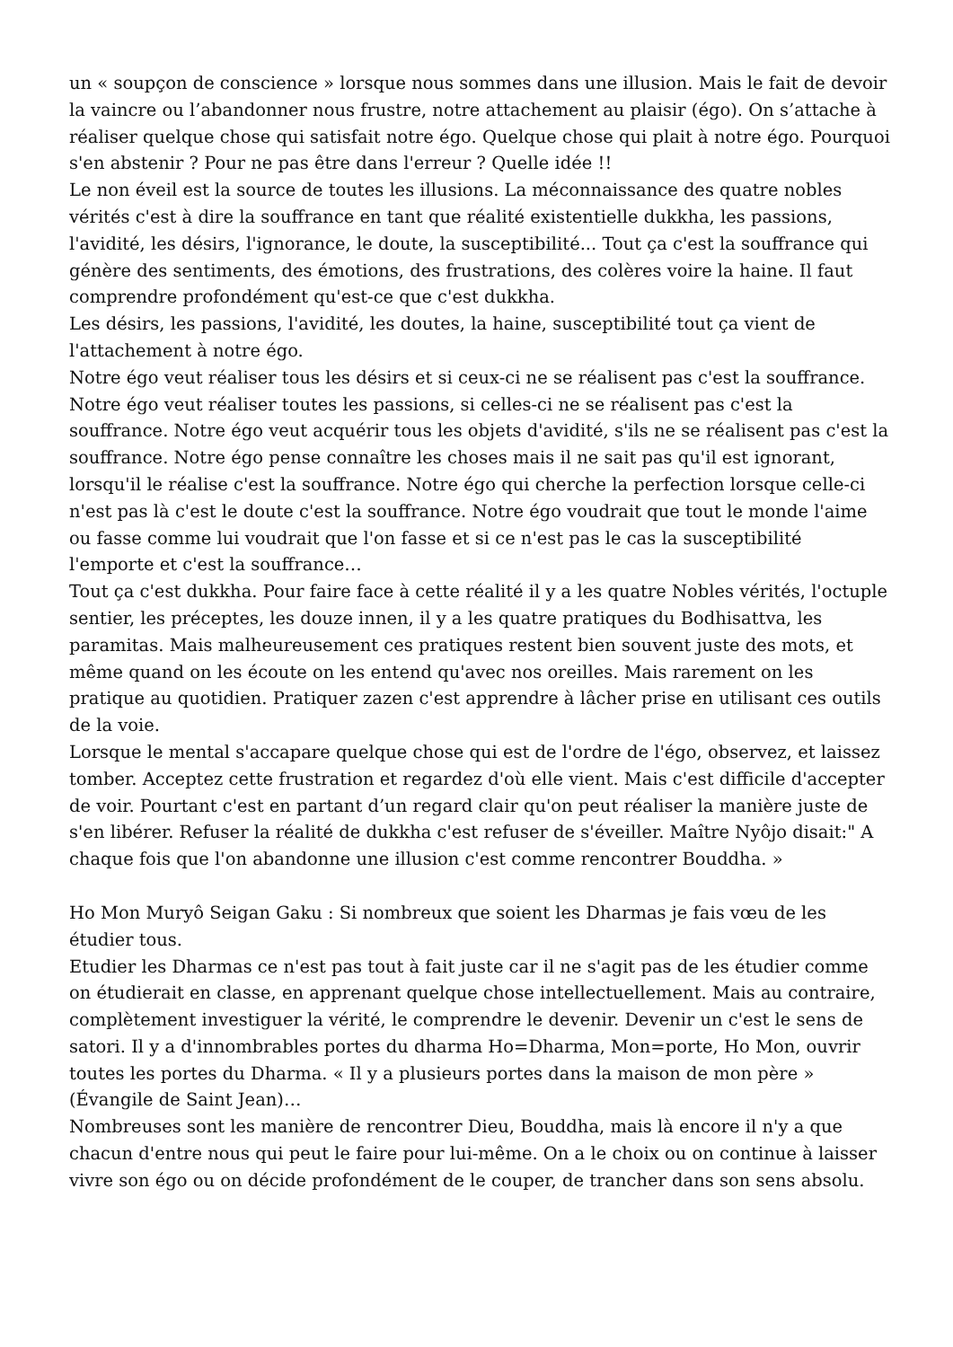un « soupçon de conscience » lorsque nous sommes dans une illusion. Mais le fait de devoir la vaincre ou l’abandonner nous frustre, notre attachement au plaisir (égo). On s’attache à réaliser quelque chose qui satisfait notre égo. Quelque chose qui plait à notre égo. Pourquoi s'en abstenir ? Pour ne pas être dans l'erreur ? Quelle idée !!
Le non éveil est la source de toutes les illusions. La méconnaissance des quatre nobles vérités c'est à dire la souffrance en tant que réalité existentielle dukkha, les passions, l'avidité, les désirs, l'ignorance, le doute, la susceptibilité... Tout ça c'est la souffrance qui génère des sentiments, des émotions, des frustrations, des colères voire la haine. Il faut comprendre profondément qu'est-ce que c'est dukkha.
Les désirs, les passions, l'avidité, les doutes, la haine, susceptibilité tout ça vient de l'attachement à notre égo.
Notre égo veut réaliser tous les désirs et si ceux-ci ne se réalisent pas c'est la souffrance. Notre égo veut réaliser toutes les passions, si celles-ci ne se réalisent pas c'est la souffrance. Notre égo veut acquérir tous les objets d'avidité, s'ils ne se réalisent pas c'est la souffrance. Notre égo pense connaître les choses mais il ne sait pas qu'il est ignorant, lorsqu'il le réalise c'est la souffrance. Notre égo qui cherche la perfection lorsque celle-ci n'est pas là c'est le doute c'est la souffrance. Notre égo voudrait que tout le monde l'aime ou fasse comme lui voudrait que l'on fasse et si ce n'est pas le cas la susceptibilité l'emporte et c'est la souffrance…
Tout ça c'est dukkha. Pour faire face à cette réalité il y a les quatre Nobles vérités, l'octuple sentier, les préceptes, les douze innen, il y a les quatre pratiques du Bodhisattva, les paramitas. Mais malheureusement ces pratiques restent bien souvent juste des mots, et même quand on les écoute on les entend qu'avec nos oreilles. Mais rarement on les pratique au quotidien. Pratiquer zazen c'est apprendre à lâcher prise en utilisant ces outils de la voie.
Lorsque le mental s'accapare quelque chose qui est de l'ordre de l'égo, observez, et laissez tomber. Acceptez cette frustration et regardez d'où elle vient. Mais c'est difficile d'accepter de voir. Pourtant c'est en partant d’un regard clair qu'on peut réaliser la manière juste de s'en libérer. Refuser la réalité de dukkha c'est refuser de s'éveiller. Maître Nyôjo disait:" A chaque fois que l'on abandonne une illusion c'est comme rencontrer Bouddha. »
Ho Mon Muryô Seigan Gaku : Si nombreux que soient les Dharmas je fais vœu de les étudier tous.
Etudier les Dharmas ce n'est pas tout à fait juste car il ne s'agit pas de les étudier comme on étudierait en classe, en apprenant quelque chose intellectuellement. Mais au contraire, complètement investiguer la vérité, le comprendre le devenir. Devenir un c'est le sens de satori. Il y a d'innombrables portes du dharma Ho=Dharma, Mon=porte, Ho Mon, ouvrir toutes les portes du Dharma. « Il y a plusieurs portes dans la maison de mon père » (Évangile de Saint Jean)…
Nombreuses sont les manière de rencontrer Dieu, Bouddha, mais là encore il n'y a que chacun d'entre nous qui peut le faire pour lui-même. On a le choix ou on continue à laisser vivre son égo ou on décide profondément de le couper, de trancher dans son sens absolu.